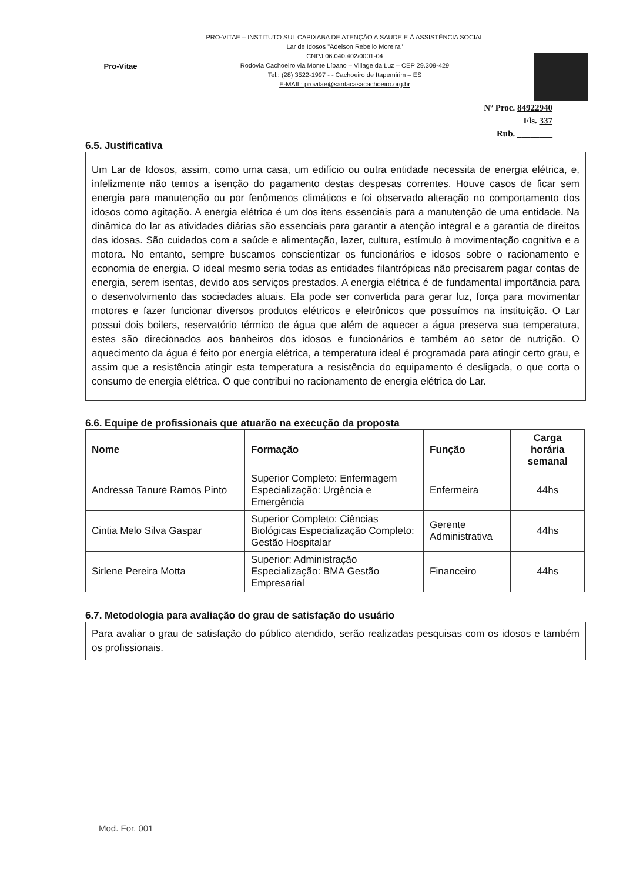Pro-Vitae
PRO-VITAE – INSTITUTO SUL CAPIXABA DE ATENÇÃO A SAUDE E À ASSISTÊNCIA SOCIAL
Lar de Idosos "Adelson Rebello Moreira"
CNPJ 06.040.402/0001-04
Rodovia Cachoeiro via Monte Líbano – Village da Luz – CEP 29.309-429
Tel.: (28) 3522-1997 - - Cachoeiro de Itapemirim – ES
E-MAIL: provitae@santacasacachoeiro.org.br
Nº Proc. 84922940
Fls. 337
Rub. ________
6.5. Justificativa
Um Lar de Idosos, assim, como uma casa, um edifício ou outra entidade necessita de energia elétrica, e, infelizmente não temos a isenção do pagamento destas despesas correntes. Houve casos de ficar sem energia para manutenção ou por fenômenos climáticos e foi observado alteração no comportamento dos idosos como agitação. A energia elétrica é um dos itens essenciais para a manutenção de uma entidade. Na dinâmica do lar as atividades diárias são essenciais para garantir a atenção integral e a garantia de direitos das idosas. São cuidados com a saúde e alimentação, lazer, cultura, estímulo à movimentação cognitiva e a motora. No entanto, sempre buscamos conscientizar os funcionários e idosos sobre o racionamento e economia de energia. O ideal mesmo seria todas as entidades filantrópicas não precisarem pagar contas de energia, serem isentas, devido aos serviços prestados. A energia elétrica é de fundamental importância para o desenvolvimento das sociedades atuais. Ela pode ser convertida para gerar luz, força para movimentar motores e fazer funcionar diversos produtos elétricos e eletrônicos que possuímos na instituição. O Lar possui dois boilers, reservatório térmico de água que além de aquecer a água preserva sua temperatura, estes são direcionados aos banheiros dos idosos e funcionários e também ao setor de nutrição. O aquecimento da água é feito por energia elétrica, a temperatura ideal é programada para atingir certo grau, e assim que a resistência atingir esta temperatura a resistência do equipamento é desligada, o que corta o consumo de energia elétrica. O que contribui no racionamento de energia elétrica do Lar.
6.6. Equipe de profissionais que atuarão na execução da proposta
| Nome | Formação | Função | Carga horária semanal |
| --- | --- | --- | --- |
| Andressa Tanure Ramos Pinto | Superior Completo: Enfermagem Especialização: Urgência e Emergência | Enfermeira | 44hs |
| Cintia Melo Silva Gaspar | Superior Completo: Ciências Biológicas Especialização Completo: Gestão Hospitalar | Gerente Administrativa | 44hs |
| Sirlene Pereira Motta | Superior: Administração Especialização: BMA Gestão Empresarial | Financeiro | 44hs |
6.7. Metodologia para avaliação do grau de satisfação do usuário
Para avaliar o grau de satisfação do público atendido, serão realizadas pesquisas com os idosos e também os profissionais.
Mod. For. 001